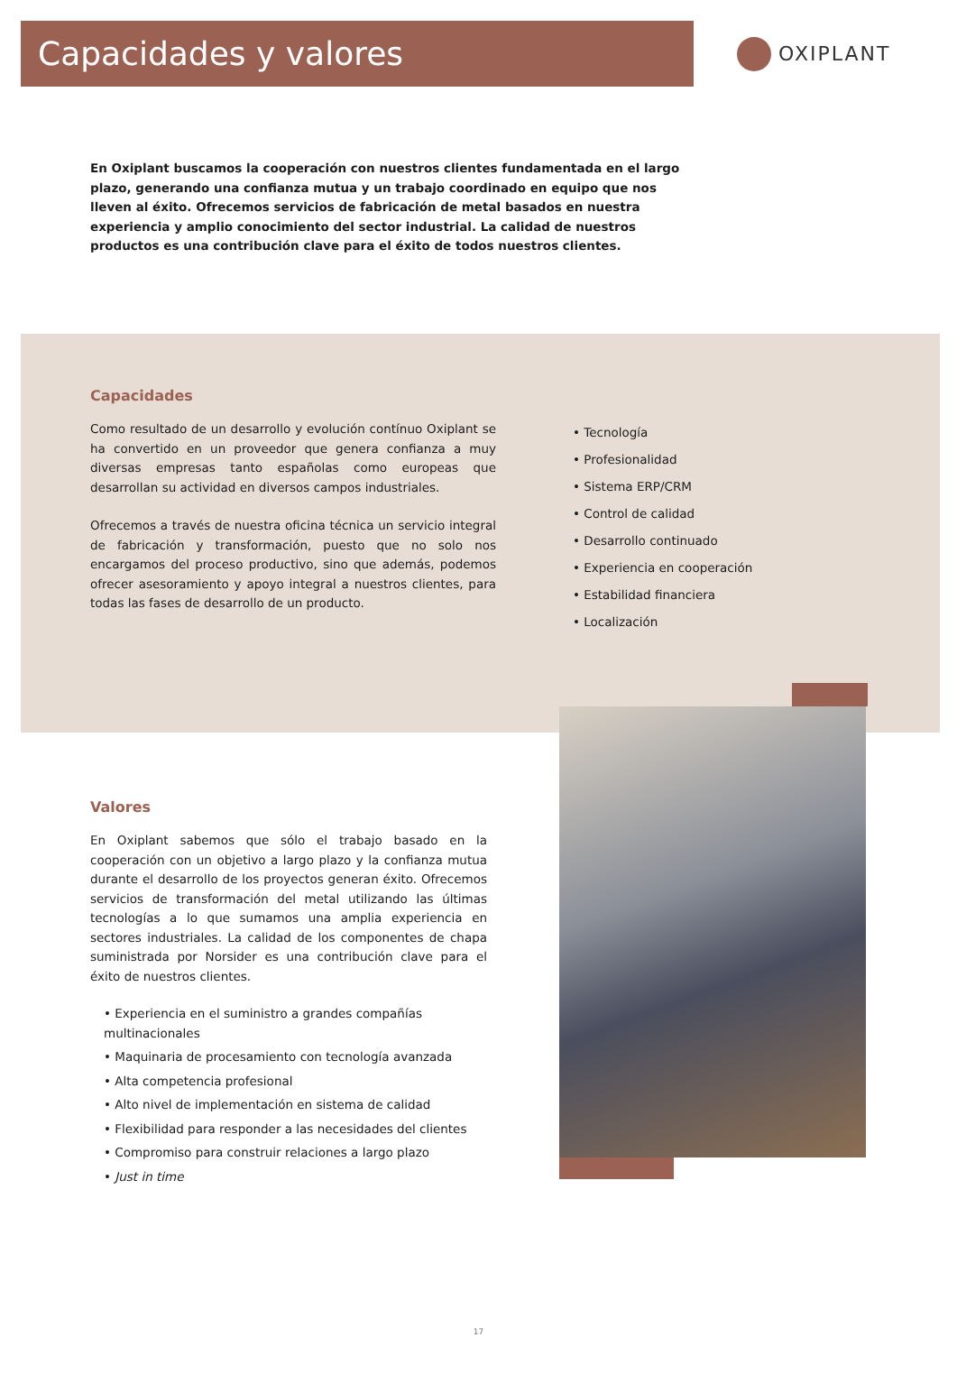Capacidades y valores
OXIPLANT
En Oxiplant buscamos la cooperación con nuestros clientes fundamentada en el largo plazo, generando una confianza mutua y un trabajo coordinado en equipo que nos lleven al éxito. Ofrecemos servicios de fabricación de metal basados en nuestra experiencia y amplio conocimiento del sector industrial. La calidad de nuestros productos es una contribución clave para el éxito de todos nuestros clientes.
Capacidades
Como resultado de un desarrollo y evolución contínuo Oxiplant se ha convertido en un proveedor que genera confianza a muy diversas empresas tanto españolas como europeas que desarrollan su actividad en diversos campos industriales.
Ofrecemos a través de nuestra oficina técnica un servicio integral de fabricación y transformación, puesto que no solo nos encargamos del proceso productivo, sino que además, podemos ofrecer asesoramiento y apoyo integral a nuestros clientes, para todas las fases de desarrollo de un producto.
• Tecnología
• Profesionalidad
• Sistema ERP/CRM
• Control de calidad
• Desarrollo continuado
• Experiencia en cooperación
• Estabilidad financiera
• Localización
Valores
En Oxiplant sabemos que sólo el trabajo basado en la cooperación con un objetivo a largo plazo y la confianza mutua durante el desarrollo de los proyectos generan éxito. Ofrecemos servicios de transformación del metal utilizando las últimas tecnologías a lo que sumamos una amplia experiencia en sectores industriales. La calidad de los componentes de chapa suministrada por Norsider es una contribución clave para el éxito de nuestros clientes.
• Experiencia en el suministro a grandes compañías multinacionales
• Maquinaria de procesamiento con tecnología avanzada
• Alta competencia profesional
• Alto nivel de implementación en sistema de calidad
• Flexibilidad para responder a las necesidades del clientes
• Compromiso para construir relaciones a largo plazo
• Just in time
17